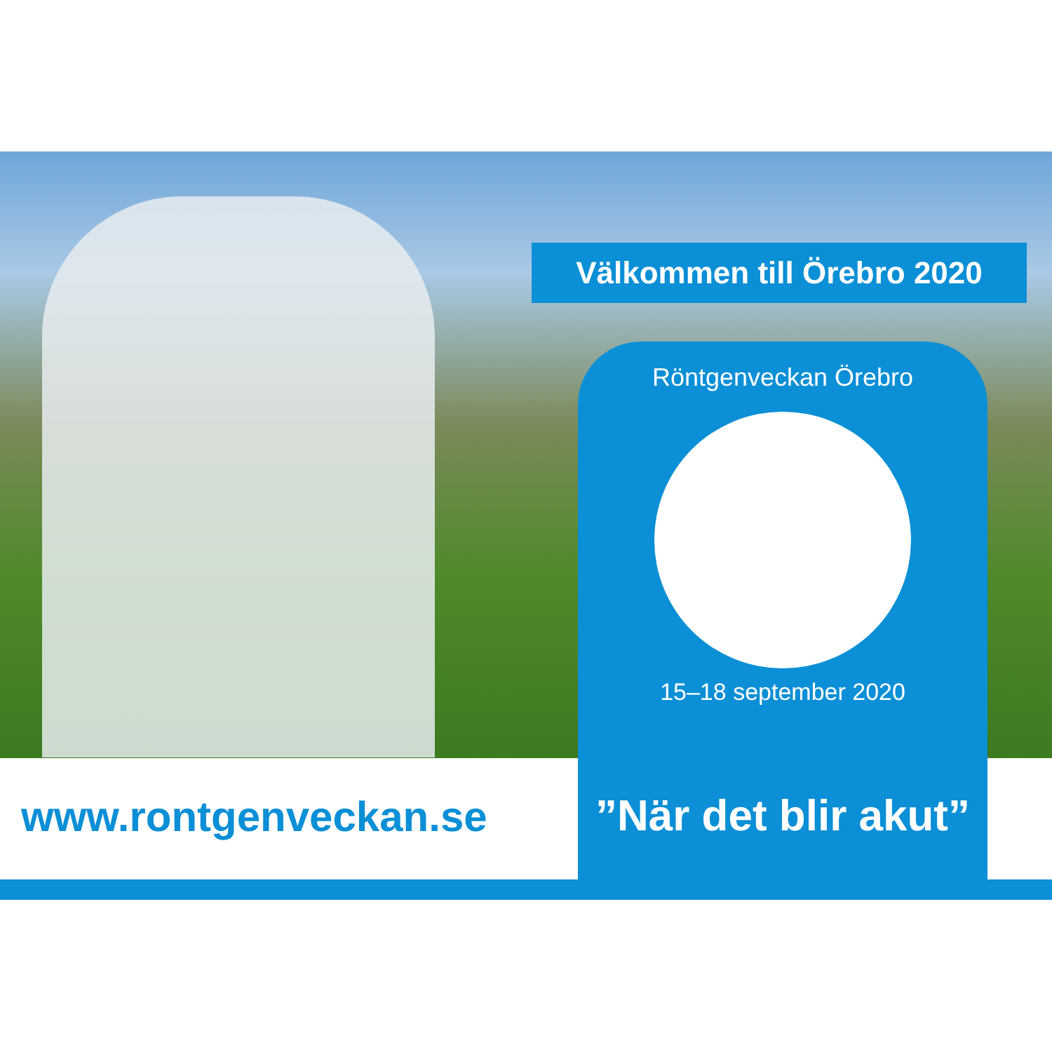Välkommen till Örebro 2020
Röntgenveckan Örebro
15–18 september 2020
”När det blir akut”
www.rontgenveckan.se